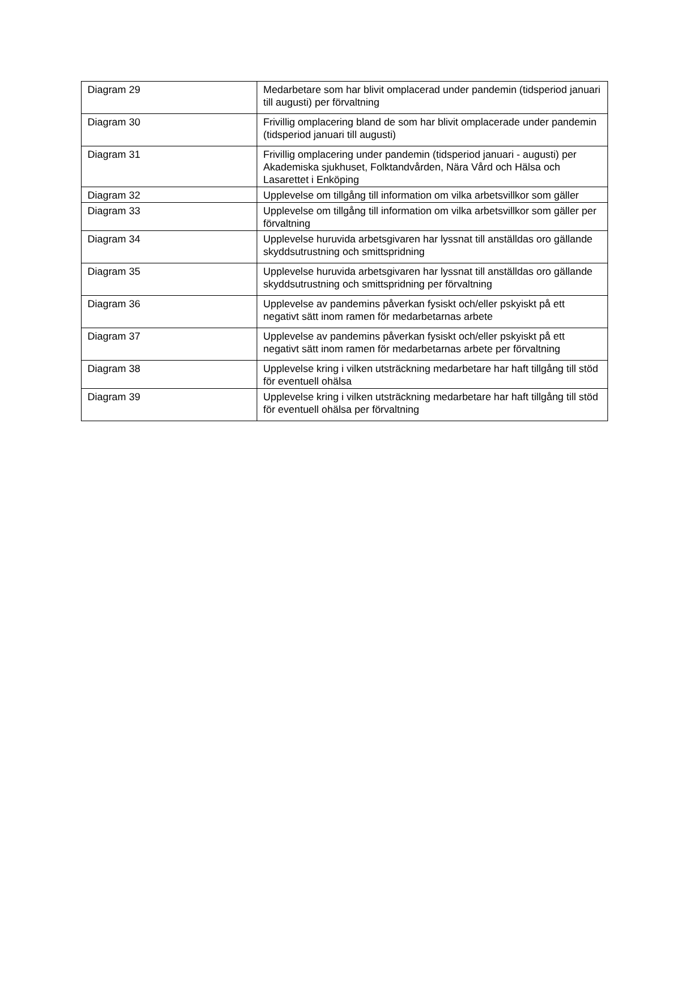| Diagram 29 | Medarbetare som har blivit omplacerad under pandemin (tidsperiod januari till augusti) per förvaltning |
| Diagram 30 | Frivillig omplacering bland de som har blivit omplacerade under pandemin (tidsperiod januari till augusti) |
| Diagram 31 | Frivillig omplacering under pandemin (tidsperiod januari - augusti) per Akademiska sjukhuset, Folktandvården, Nära Vård och Hälsa och Lasarettet i Enköping |
| Diagram 32 | Upplevelse om tillgång till information om vilka arbetsvillkor som gäller |
| Diagram 33 | Upplevelse om tillgång till information om vilka arbetsvillkor som gäller per förvaltning |
| Diagram 34 | Upplevelse huruvida arbetsgivaren har lyssnat till anställdas oro gällande skyddsutrustning och smittspridning |
| Diagram 35 | Upplevelse huruvida arbetsgivaren har lyssnat till anställdas oro gällande skyddsutrustning och smittspridning per förvaltning |
| Diagram 36 | Upplevelse av pandemins påverkan fysiskt och/eller pskyiskt på ett negativt sätt inom ramen för medarbetarnas arbete |
| Diagram 37 | Upplevelse av pandemins påverkan fysiskt och/eller pskyiskt på ett negativt sätt inom ramen för medarbetarnas arbete per förvaltning |
| Diagram 38 | Upplevelse kring i vilken utsträckning medarbetare har haft tillgång till stöd för eventuell ohälsa |
| Diagram 39 | Upplevelse kring i vilken utsträckning medarbetare har haft tillgång till stöd för eventuell ohälsa per förvaltning |